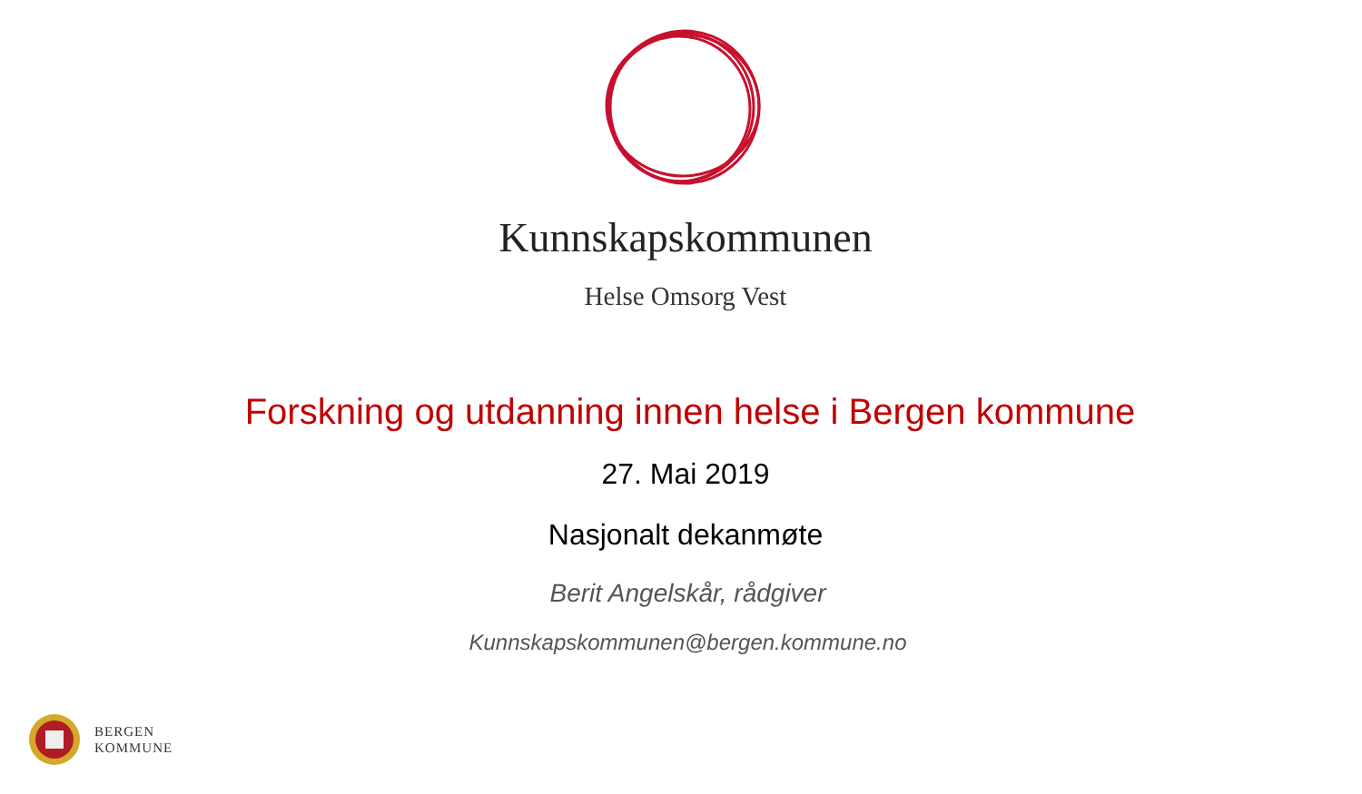Kunnskapskommunen
Helse Omsorg Vest
Forskning og utdanning innen helse i Bergen kommune
27. Mai 2019
Nasjonalt dekanmøte
Berit Angelskår, rådgiver
Kunnskapskommunen@bergen.kommune.no
BERGEN
KOMMUNE